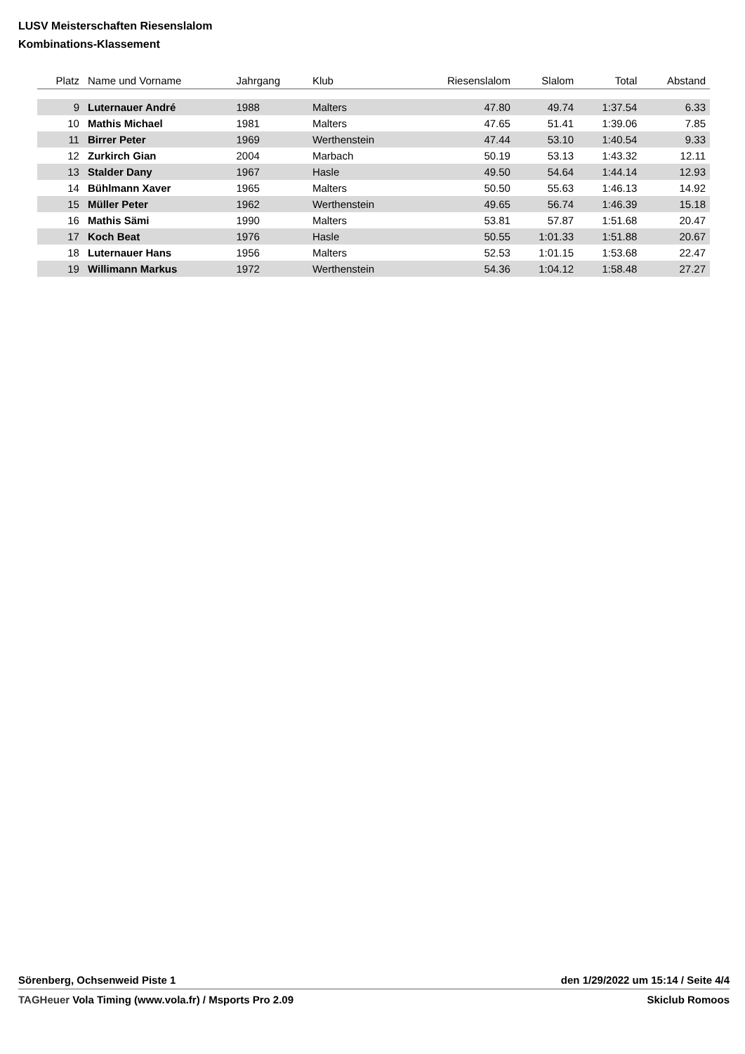LUSV Meisterschaften Riesenslalom
Kombinations-Klassement
| Platz | Name und Vorname | Jahrgang | Klub | Riesenslalom | Slalom | Total | Abstand |
| --- | --- | --- | --- | --- | --- | --- | --- |
| 9 | Luternauer André | 1988 | Malters | 47.80 | 49.74 | 1:37.54 | 6.33 |
| 10 | Mathis Michael | 1981 | Malters | 47.65 | 51.41 | 1:39.06 | 7.85 |
| 11 | Birrer Peter | 1969 | Werthenstein | 47.44 | 53.10 | 1:40.54 | 9.33 |
| 12 | Zurkirch Gian | 2004 | Marbach | 50.19 | 53.13 | 1:43.32 | 12.11 |
| 13 | Stalder Dany | 1967 | Hasle | 49.50 | 54.64 | 1:44.14 | 12.93 |
| 14 | Bühlmann Xaver | 1965 | Malters | 50.50 | 55.63 | 1:46.13 | 14.92 |
| 15 | Müller Peter | 1962 | Werthenstein | 49.65 | 56.74 | 1:46.39 | 15.18 |
| 16 | Mathis Sämi | 1990 | Malters | 53.81 | 57.87 | 1:51.68 | 20.47 |
| 17 | Koch Beat | 1976 | Hasle | 50.55 | 1:01.33 | 1:51.88 | 20.67 |
| 18 | Luternauer Hans | 1956 | Malters | 52.53 | 1:01.15 | 1:53.68 | 22.47 |
| 19 | Willimann Markus | 1972 | Werthenstein | 54.36 | 1:04.12 | 1:58.48 | 27.27 |
Sörenberg, Ochsenweid Piste 1 den 1/29/2022 um 15:14 / Seite 4/4
TAGHeuer Vola Timing (www.vola.fr) / Msports Pro 2.09 Skiclub Romoos